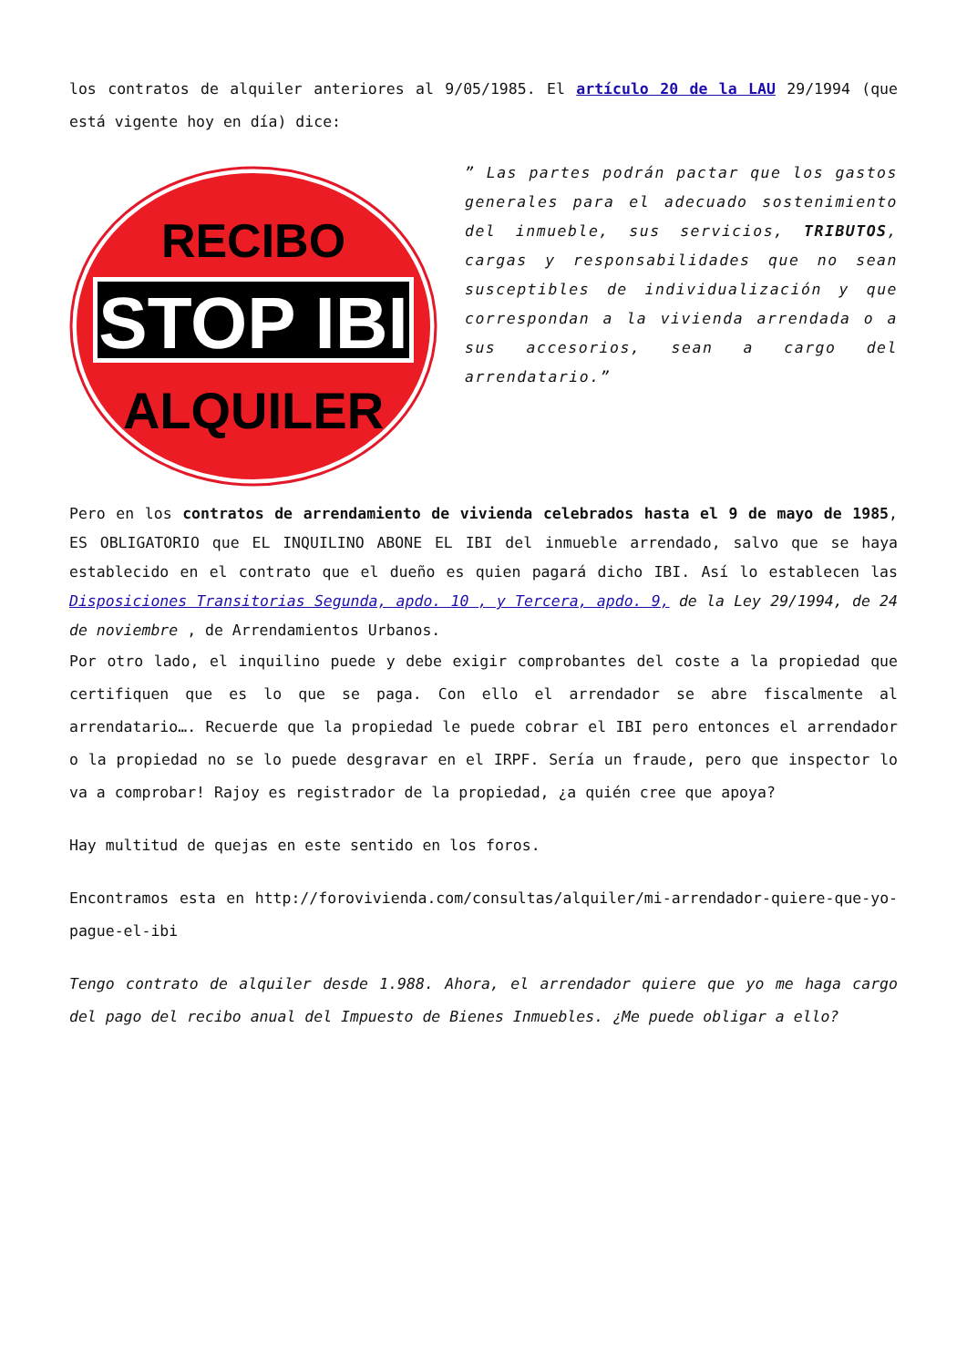los contratos de alquiler anteriores al 9/05/1985. El artículo 20 de la LAU 29/1994 (que está vigente hoy en día) dice:
RECIBO
STOP IBI
ALQUILER
” Las partes podrán pactar que los gastos generales para el adecuado sostenimiento del inmueble, sus servicios, TRIBUTOS, cargas y responsabilidades que no sean susceptibles de individualización y que correspondan a la vivienda arrendada o a sus accesorios, sean a cargo del arrendatario.”
Pero en los contratos de arrendamiento de vivienda celebrados hasta el 9 de mayo de 1985, ES OBLIGATORIO que EL INQUILINO ABONE EL IBI del inmueble arrendado, salvo que se haya establecido en el contrato que el dueño es quien pagará dicho IBI. Así lo establecen las Disposiciones Transitorias Segunda, apdo. 10 , y Tercera, apdo. 9, de la Ley 29/1994, de 24 de noviembre , de Arrendamientos Urbanos.
Por otro lado, el inquilino puede y debe exigir comprobantes del coste a la propiedad que certifiquen que es lo que se paga. Con ello el arrendador se abre fiscalmente al arrendatario…. Recuerde que la propiedad le puede cobrar el IBI pero entonces el arrendador o la propiedad no se lo puede desgravar en el IRPF. Sería un fraude, pero que inspector lo va a comprobar! Rajoy es registrador de la propiedad, ¿a quién cree que apoya?
Hay multitud de quejas en este sentido en los foros.
Encontramos esta en http://forovivienda.com/consultas/alquiler/mi-arrendador-quiere-que-yo-pague-el-ibi
Tengo contrato de alquiler desde 1.988. Ahora, el arrendador quiere que yo me haga cargo del pago del recibo anual del Impuesto de Bienes Inmuebles. ¿Me puede obligar a ello?